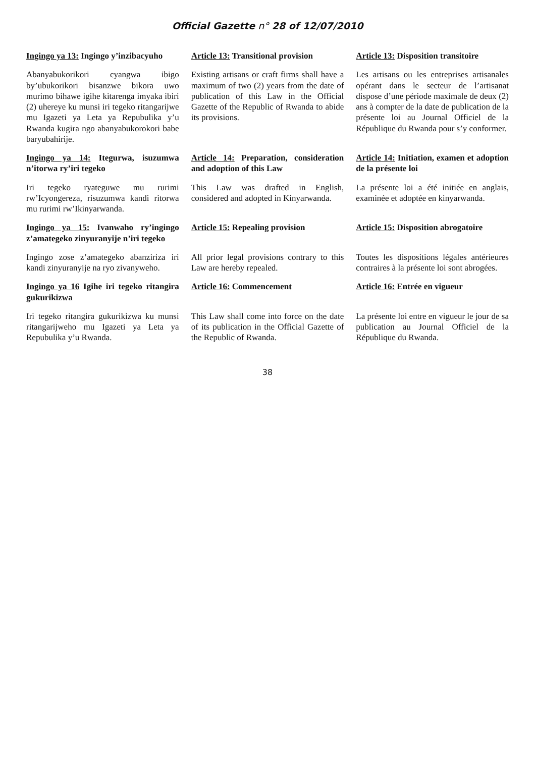Official Gazette n° 28 of 12/07/2010
| Ingingo ya 13: Ingingo y’inzibacyuho | Article 13: Transitional provision | Article 13: Disposition transitoire |
| Abanyabukorikori cyangwa ibigo by’ubukorikori bisanzwe bikora uwo murimo bihawe igihe kitarenga imyaka ibiri (2) uhereye ku munsi iri tegeko ritangarijwe mu Igazeti ya Leta ya Repubulika y’u Rwanda kugira ngo abanyabukorokori babe baryubahirije. | Existing artisans or craft firms shall have a maximum of two (2) years from the date of publication of this Law in the Official Gazette of the Republic of Rwanda to abide its provisions. | Les artisans ou les entreprises artisanales opérant dans le secteur de l’artisanat dispose d’une période maximale de deux (2) ans à compter de la date de publication de la présente loi au Journal Officiel de la République du Rwanda pour s’y conformer. |
| Ingingo ya 14: Itegurwa, isuzumwa n’itorwa ry’iri tegeko | Article 14: Preparation, consideration and adoption of this Law | Article 14: Initiation, examen et adoption de la présente loi |
| Iri tegeko ryateguwe mu rurimi rw’Icyongereza, risuzumwa kandi ritorwa mu rurimi rw’Ikinyarwanda. | This Law was drafted in English, considered and adopted in Kinyarwanda. | La présente loi a été initiée en anglais, examinée et adoptée en kinyarwanda. |
| Ingingo ya 15: Ivanwaho ry’ingingo z’amategeko zinyuranyije n’iri tegeko | Article 15: Repealing provision | Article 15: Disposition abrogatoire |
| Ingingo zose z’amategeko abanziriza iri kandi zinyuranyije na ryo zivanyweho. | All prior legal provisions contrary to this Law are hereby repealed. | Toutes les dispositions légales antérieures contraires à la présente loi sont abrogées. |
| Ingingo ya 16 Igihe iri tegeko ritangira gukurikizwa | Article 16: Commencement | Article 16: Entrée en vigueur |
| Iri tegeko ritangira gukurikizwa ku munsi ritangarijweho mu Igazeti ya Leta ya Repubulika y’u Rwanda. | This Law shall come into force on the date of its publication in the Official Gazette of the Republic of Rwanda. | La présente loi entre en vigueur le jour de sa publication au Journal Officiel de la République du Rwanda. |
38